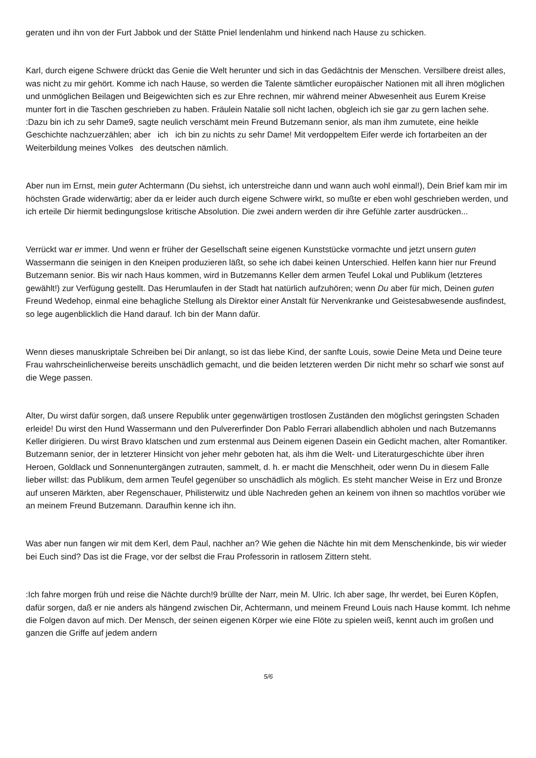geraten und ihn von der Furt Jabbok und der Stätte Pniel lendenlahm und hinkend nach Hause zu schicken.
Karl, durch eigene Schwere drückt das Genie die Welt herunter und sich in das Gedächtnis der Menschen. Versilbere dreist alles, was nicht zu mir gehört. Komme ich nach Hause, so werden die Talente sämtlicher europäischer Nationen mit all ihren möglichen und unmöglichen Beilagen und Beigewichten sich es zur Ehre rechnen, mir während meiner Abwesenheit aus Eurem Kreise munter fort in die Taschen geschrieben zu haben. Fräulein Natalie soll nicht lachen, obgleich ich sie gar zu gern lachen sehe. :Dazu bin ich zu sehr Dame9, sagte neulich verschämt mein Freund Butzemann senior, als man ihm zumutete, eine heikle Geschichte nachzuerzählen; aber ich ich bin zu nichts zu sehr Dame! Mit verdoppeltem Eifer werde ich fortarbeiten an der Weiterbildung meines Volkes des deutschen nämlich.
Aber nun im Ernst, mein guter Achtermann (Du siehst, ich unterstreiche dann und wann auch wohl einmal!), Dein Brief kam mir im höchsten Grade widerwärtig; aber da er leider auch durch eigene Schwere wirkt, so mußte er eben wohl geschrieben werden, und ich erteile Dir hiermit bedingungslose kritische Absolution. Die zwei andern werden dir ihre Gefühle zarter ausdrücken...
Verrückt war er immer. Und wenn er früher der Gesellschaft seine eigenen Kunststücke vormachte und jetzt unsern guten Wassermann die seinigen in den Kneipen produzieren läßt, so sehe ich dabei keinen Unterschied. Helfen kann hier nur Freund Butzemann senior. Bis wir nach Haus kommen, wird in Butzemanns Keller dem armen Teufel Lokal und Publikum (letzteres gewählt!) zur Verfügung gestellt. Das Herumlaufen in der Stadt hat natürlich aufzuhören; wenn Du aber für mich, Deinen guten Freund Wedehop, einmal eine behagliche Stellung als Direktor einer Anstalt für Nervenkranke und Geistesabwesende ausfindest, so lege augenblicklich die Hand darauf. Ich bin der Mann dafür.
Wenn dieses manuskriptale Schreiben bei Dir anlangt, so ist das liebe Kind, der sanfte Louis, sowie Deine Meta und Deine teure Frau wahrscheinlicherweise bereits unschädlich gemacht, und die beiden letzteren werden Dir nicht mehr so scharf wie sonst auf die Wege passen.
Alter, Du wirst dafür sorgen, daß unsere Republik unter gegenwärtigen trostlosen Zuständen den möglichst geringsten Schaden erleide! Du wirst den Hund Wassermann und den Pulvererfinder Don Pablo Ferrari allabendlich abholen und nach Butzemanns Keller dirigieren. Du wirst Bravo klatschen und zum erstenmal aus Deinem eigenen Dasein ein Gedicht machen, alter Romantiker. Butzemann senior, der in letzterer Hinsicht von jeher mehr geboten hat, als ihm die Welt- und Literaturgeschichte über ihren Heroen, Goldlack und Sonnenuntergängen zutrauten, sammelt, d. h. er macht die Menschheit, oder wenn Du in diesem Falle lieber willst: das Publikum, dem armen Teufel gegenüber so unschädlich als möglich. Es steht mancher Weise in Erz und Bronze auf unseren Märkten, aber Regenschauer, Philisterwitz und üble Nachreden gehen an keinem von ihnen so machtlos vorüber wie an meinem Freund Butzemann. Daraufhin kenne ich ihn.
Was aber nun fangen wir mit dem Kerl, dem Paul, nachher an? Wie gehen die Nächte hin mit dem Menschenkinde, bis wir wieder bei Euch sind? Das ist die Frage, vor der selbst die Frau Professorin in ratlosem Zittern steht.
:Ich fahre morgen früh und reise die Nächte durch!9 brüllte der Narr, mein M. Ulric. Ich aber sage, Ihr werdet, bei Euren Köpfen, dafür sorgen, daß er nie anders als hängend zwischen Dir, Achtermann, und meinem Freund Louis nach Hause kommt. Ich nehme die Folgen davon auf mich. Der Mensch, der seinen eigenen Körper wie eine Flöte zu spielen weiß, kennt auch im großen und ganzen die Griffe auf jedem andern
5/6